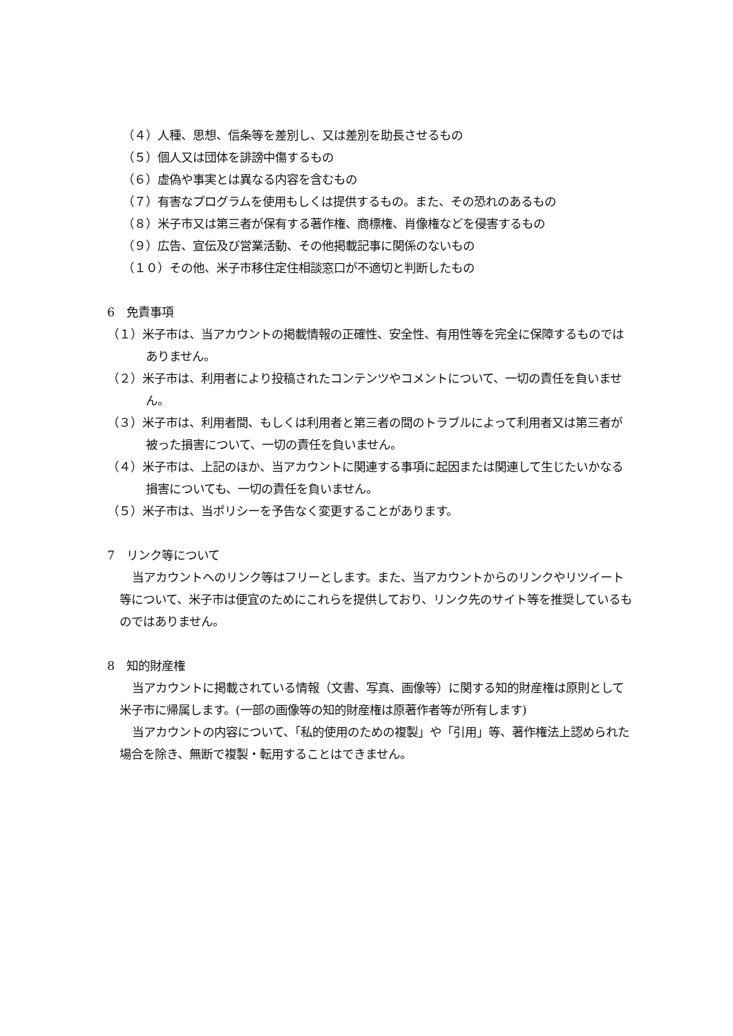（４）人種、思想、信条等を差別し、又は差別を助長させるもの
（５）個人又は団体を誹謗中傷するもの
（６）虚偽や事実とは異なる内容を含むもの
（７）有害なプログラムを使用もしくは提供するもの。また、その恐れのあるもの
（８）米子市又は第三者が保有する著作権、商標権、肖像権などを侵害するもの
（９）広告、宣伝及び営業活動、その他掲載記事に関係のないもの
（１０）その他、米子市移住定住相談窓口が不適切と判断したもの
6　免責事項
（１）米子市は、当アカウントの掲載情報の正確性、安全性、有用性等を完全に保障するものではありません。
（２）米子市は、利用者により投稿されたコンテンツやコメントについて、一切の責任を負いません。
（３）米子市は、利用者間、もしくは利用者と第三者の間のトラブルによって利用者又は第三者が被った損害について、一切の責任を負いません。
（４）米子市は、上記のほか、当アカウントに関連する事項に起因または関連して生じたいかなる損害についても、一切の責任を負いません。
（５）米子市は、当ポリシーを予告なく変更することがあります。
7　リンク等について
当アカウントへのリンク等はフリーとします。また、当アカウントからのリンクやリツイート等について、米子市は便宜のためにこれらを提供しており、リンク先のサイト等を推奨しているものではありません。
8　知的財産権
当アカウントに掲載されている情報（文書、写真、画像等）に関する知的財産権は原則として米子市に帰属します。(一部の画像等の知的財産権は原著作者等が所有します)
当アカウントの内容について、「私的使用のための複製」や「引用」等、著作権法上認められた場合を除き、無断で複製・転用することはできません。